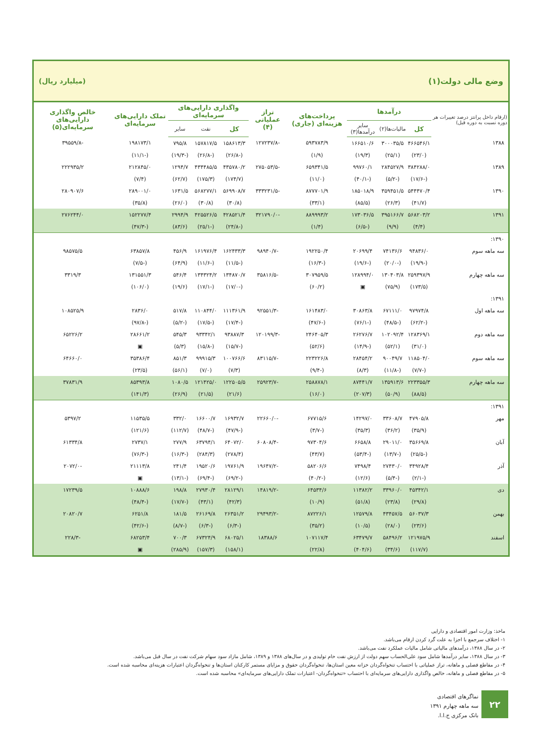وضع مالی دولت(۱) (میلیارد ریال)
| (ارقام داخل پرانتز درصد تغییرات هر دوره نسبت به دوره قبل) | درآمدها | | | پرداخت‌های هزینه‌ای (جاری) | تراز عملیاتی (۴) | واگذاری دارایی‌های سرمایه‌ای | | | تملک دارایی‌های سرمایه‌ای | خالص واگذاری دارایی‌های سرمایه‌ای(۵) |
| --- | --- | --- | --- | --- | --- | --- | --- | --- | --- | --- |
| | کل | مالیات‌ها(۲) | سایر درآمدها(۳) | | | کل | نفت | سایر | | |
| ۱۳۸۸ | ۴۶۶۵۴۶/۱ | ۳۰۰۰۳۵/۵ | ۱۶۶۵۱۰/۶ | ۵۹۳۷۸۳/۹ | -۱۲۷۲۳۷/۸ | ۱۵۸۶۱۳/۳ | ۱۵۷۸۱۷/۵ | ۷۹۵/۸ | ۱۹۸۱۷۳/۱ | -۳۹۵۵۹/۸ |
| | (۲۳/۰) | (۲۵/۱) | (۱۹/۳) | (۱/۹) | | (-۲۶/۸) | (-۲۶/۸) | (-۱۹/۳) | (-۱۱/۱) | |
| ۱۳۸۹ | ۳۸۴۲۸۸/۰ | ۲۸۴۵۲۷/۹ | ۹۹۷۶۰/۱ | ۶۵۹۳۴۱/۵ | -۲۷۵۰۵۳/۵ | ۴۳۵۷۸۰/۲ | ۴۳۴۴۸۵/۵ | ۱۲۹۴/۷ | ۲۱۲۸۴۵/۰ | ۲۲۲۹۳۵/۲ |
| | (-۱۷/۶) | (-۵/۲) | (-۴۰/۱) | (۱۱/۰) | | (۱۷۴/۷) | (۱۷۵/۳) | (۶۲/۷) | (۷/۴) | |
| ۱۳۹۰ | ۵۴۴۴۷۰/۴ | ۳۵۹۴۵۱/۵ | ۱۸۵۰۱۸/۹ | ۸۷۷۷۰۱/۹ | -۳۳۳۲۳۱/۵ | ۵۶۹۹۰۸/۷ | ۵۶۸۲۷۷/۱ | ۱۶۳۱/۵ | ۲۸۹۰۰۱/۰ | ۲۸۰۹۰۷/۶ |
| | (۴۱/۷) | (۲۶/۳) | (۸۵/۵) | (۳۳/۱) | | (۳۰/۸) | (۳۰/۸) | (۲۶/۰) | (۳۵/۸) | |
| ۱۳۹۱ | ۵۶۸۲۰۳/۲ | ۳۹۵۱۶۶/۷ | ۱۷۳۰۳۶/۵ | ۸۸۹۹۹۳/۲ | -۳۲۱۷۹۰/۰ | ۴۲۸۵۲۱/۴ | ۴۲۵۵۲۶/۵ | ۲۹۹۴/۹ | ۱۵۲۲۷۷/۴ | ۲۷۶۲۴۴/۰ |
| | (۴/۴) | (۹/۹) | (-۶/۵) | (۱/۴) | | (-۲۴/۸) | (-۲۵/۱) | (۸۳/۶) | (-۴۷/۳) | |
| ۱۳۹۰: | | | | | | | | | | |
| سه ماهه سوم | ۹۴۸۳۶/۰ | ۷۴۱۳۶/۶ | ۲۰۶۹۹/۴ | ۱۹۲۲۵۰/۴ | -۹۸۹۴۰/۷ | ۱۶۲۴۳۳/۳ | ۱۶۱۹۷۶/۴ | ۴۵۶/۹ | ۶۳۸۵۷/۸ | ۹۸۵۷۵/۵ |
| | (-۱۹/۹) | (-۲۰/۰) | (-۱۹/۶) | (-۱۶/۳) | | (-۱۱/۵) | (-۱۱/۶) | (۶۴/۹) | (-۷/۵) | |
| سه ماهه چهارم | ۲۵۹۳۹۷/۹ | ۱۳۰۴۰۳/۸ | ۱۲۸۹۹۴/۰ | ۳۰۷۹۵۹/۵ | -۳۵۸۱۶/۵ | ۱۳۴۸۷۰/۷ | ۱۳۴۳۲۴/۲ | ۵۴۶/۴ | ۱۳۱۵۵۱/۳ | ۳۳۱۹/۳ |
| | (۱۷۳/۵) | (۷۵/۹) | ▣ | (۶۰/۲) | | (-۱۷/۰) | (-۱۷/۱) | (۱۹/۶) | (۱۰۶/۰) | |
| ۱۳۹۱: | | | | | | | | | | |
| سه ماهه اول | ۹۷۹۷۴/۸ | ۶۷۱۱۱/۰ | ۳۰۸۶۳/۸ | ۱۶۱۴۸۳/۰ | -۹۲۵۵۱/۳ | ۱۱۱۳۶۱/۹ | ۱۱۰۸۴۴/۰ | ۵۱۷/۸ | ۲۸۳۶/۰ | ۱۰۸۵۲۵/۹ |
| | (-۶۲/۲) | (-۴۸/۵) | (-۷۶/۱) | (-۴۷/۶) | | (-۱۷/۴) | (-۱۷/۵) | (-۵/۲) | (-۹۷/۸) | |
| سه ماهه دوم | ۱۲۸۳۶۹/۱ | ۱۰۲۰۹۲/۴ | ۲۶۲۷۶/۷ | ۲۴۶۴۰۵/۳ | -۱۲۰۱۹۹/۳ | ۹۳۸۸۷/۳ | ۹۳۳۴۲/۱ | ۵۴۵/۳ | ۲۸۶۶۱/۲ | ۶۵۲۲۶/۲ |
| | (۳۱/۰) | (۵۲/۱) | (-۱۴/۹) | (۵۲/۶) | | (-۱۵/۷) | (-۱۵/۸) | (۵/۳) | ▣ | |
| سه ماهه سوم | ۱۱۸۵۰۴/۰ | ۹۰۰۴۹/۷ | ۲۸۴۵۴/۲ | ۲۲۳۲۲۶/۸ | -۸۳۱۱۵/۷ | ۱۰۰۷۶۶/۶ | ۹۹۹۱۵/۳ | ۸۵۱/۳ | ۳۵۳۸۶/۴ | ۶۴۶۶۰/۰ |
| | (-۷/۷) | (-۱۱/۸) | (۸/۳) | (-۹/۴) | | (۷/۳) | (۷/۰) | (۵۶/۱) | (۲۳/۵) | |
| سه ماهه چهارم | ۲۲۳۳۵۵/۳ | ۱۳۵۹۱۳/۶ | ۸۷۴۴۱/۷ | ۲۵۸۸۷۸/۱ | -۲۵۹۲۳/۷ | ۱۲۲۵۰۵/۵ | ۱۲۱۴۲۵/۰ | ۱۰۸۰/۵ | ۸۵۳۹۳/۸ | ۳۷۸۳۱/۹ |
| | (۸۸/۵) | (۵۰/۹) | (۲۰۷/۳) | (۱۶/۰) | | (۲۱/۶) | (۲۱/۵) | (۲۶/۹) | (۱۴۱/۳) | |
| ۱۳۹۱: | | | | | | | | | | |
| مهر | ۴۷۹۰۵/۸ | ۳۳۶۰۸/۷ | ۱۴۲۹۷/۰ | ۶۷۷۱۵/۶ | -۲۲۶۶۰/۰ | ۱۶۹۳۲/۷ | ۱۶۶۰۰/۷ | ۳۳۲/۰ | ۱۱۵۳۵/۵ | ۵۳۹۷/۲ |
| | (۳۵/۹) | (۳۶/۲) | (۳۵/۳) | (-۳/۷) | | (-۴۷/۹) | (-۴۸/۷) | (۱۱۲/۷) | (۱۲۱/۶) | |
| آبان | ۳۵۶۶۹/۸ | ۲۹۰۱۱/۰ | ۶۶۵۸/۸ | ۹۷۳۰۴/۶ | -۶۰۸۰۸/۴ | ۶۴۰۷۲/۰ | ۶۳۷۹۴/۱ | ۲۷۷/۹ | ۲۷۳۷/۱ | ۶۱۳۳۴/۸ |
| | (-۲۵/۵) | (-۱۳/۷) | (-۵۳/۴) | (۴۳/۷) | | (۲۷۸/۴) | (۲۸۴/۳) | (-۱۶/۳) | (-۷۶/۳) | |
| آذر | ۳۴۹۲۸/۴ | ۲۷۴۳۰/۰ | ۷۴۹۸/۴ | ۵۸۲۰۶/۶ | -۱۹۶۴۷/۲ | ۱۹۷۶۱/۹ | ۱۹۵۲۰/۶ | ۲۴۱/۴ | ۲۱۱۱۳/۸ | -۲۰۷۲/۰ |
| | (-۲/۱) | (-۵/۴) | (۱۲/۶) | (-۴۰/۲) | | (-۶۹/۲) | (-۶۹/۴) | (-۱۳/۱) | ▣ | |
| دی | ۴۵۳۴۲/۱ | ۳۳۹۶۰/۰ | ۱۱۳۸۲/۲ | ۶۴۵۳۴/۶ | -۱۴۸۱۹/۲ | ۲۸۱۲۹/۱ | ۲۷۹۳۰/۴ | ۱۹۸/۸ | ۱۰۸۸۸/۶ | ۱۷۲۳۹/۵ |
| | (۲۹/۸) | (۲۳/۸) | (۵۱/۸) | (۱۰/۹) | | (۴۲/۳) | (۴۳/۱) | (-۱۷/۷) | (-۴۸/۴) | |
| بهمن | ۵۶۰۳۷/۳ | ۴۳۴۵۷/۵ | ۱۲۵۷۹/۸ | ۸۷۲۲۶/۱ | -۲۹۴۹۳/۲ | ۲۶۳۵۱/۲ | ۲۶۱۶۹/۸ | ۱۸۱/۵ | ۶۲۵۱/۸ | ۲۰۸۲۰/۷ |
| | (۲۳/۶) | (۲۸/۰) | (۱۰/۵) | (۳۵/۲) | | (-۶/۳) | (-۶/۳) | (-۸/۷) | (-۴۲/۶) | |
| اسفند | ۱۲۱۹۷۵/۹ | ۵۸۴۹۶/۲ | ۶۳۴۷۹/۷ | ۱۰۷۱۱۷/۴ | ۱۸۳۸۸/۶ | ۶۸۰۲۵/۱ | ۶۷۳۲۴/۹ | ۷۰۰/۳ | ۶۸۲۵۳/۴ | -۲۲۸/۳ |
| | (۱۱۷/۷) | (۳۴/۶) | (۴۰۴/۶) | (۲۲/۸) | | (۱۵۸/۱) | (۱۵۷/۳) | (۲۸۵/۹) | ▣ | |
ماخذ: وزارت امور اقتصادی و دارایی
۱- اختلاف سرجمع با اجزا به علت گرد کردن ارقام می‌باشد.
۲- در سال ۱۳۸۸، درآمدهای مالیاتی شامل مالیات عملکرد نفت می‌باشد.
۳- در سال ۱۳۸۸، سایر درآمدها شامل سود علی‌الحساب سهم دولت از ارزش نفت خام تولیدی و در سال‌های ۱۳۸۸ و ۱۳۸۹، شامل مازاد سود سهام شرکت نفت در سال قبل می‌باشد.
۴- در مقاطع فصلی و ماهانه، تراز عملیاتی با احتساب تنخواه‌گردان خزانه معین استان‌ها، تنخواه‌گردان حقوق و مزایای مستمر کارکنان استان‌ها و تنخواه‌گردان اعتبارات هزینه‌ای محاسبه شده است.
۵- در مقاطع فصلی و ماهانه، خالص واگذاری دارایی‌های سرمایه‌ای با احتساب «تنخواه‌گردان- اعتبارات تملک دارایی‌های سرمایه‌ای» محاسبه شده است.
۲۲
نماگرهای اقتصادی
سه ماهه چهارم ۱۳۹۱
بانک مرکزی ج.ا.ا.